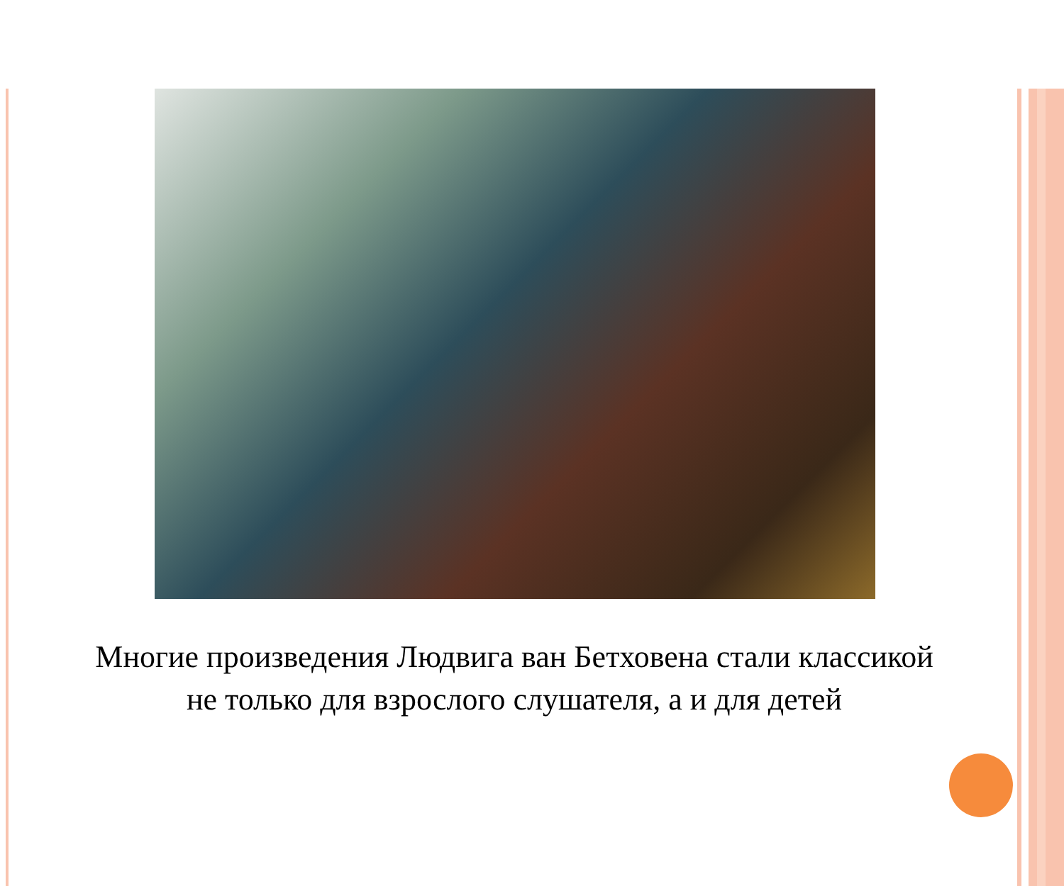Многие произведения Людвига ван Бетховена стали классикой не только для взрослого слушателя, а и для детей